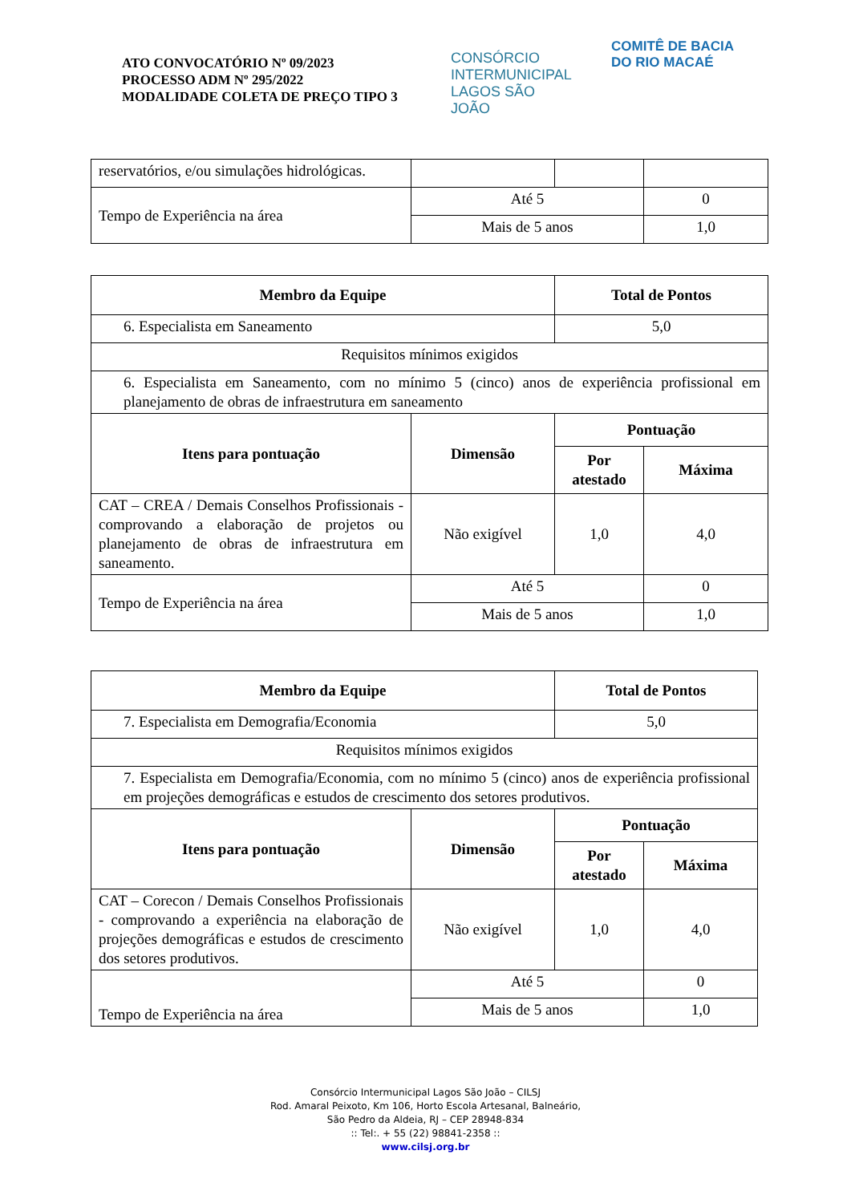ATO CONVOCATÓRIO Nº 09/2023
PROCESSO ADM Nº 295/2022
MODALIDADE COLETA DE PREÇO TIPO 3
CONSÓRCIO INTERMUNICIPAL LAGOS SÃO JOÃO
COMITÊ DE BACIA DO RIO MACAÉ
| reservatórios, e/ou simulações hidrológicas. | | | |
| Tempo de Experiência na área | Até 5 | | 0 |
| | Mais de 5 anos | | 1,0 |
| Membro da Equipe | | Total de Pontos | |
| --- | --- | --- | --- |
| 6. Especialista em Saneamento | | 5,0 | |
| Requisitos mínimos exigidos | | | |
| 6. Especialista em Saneamento, com no mínimo 5 (cinco) anos de experiência profissional em planejamento de obras de infraestrutura em saneamento | | | |
| Itens para pontuação | Dimensão | Pontuação | |
| | | Por atestado | Máxima |
| CAT – CREA / Demais Conselhos Profissionais - comprovando a elaboração de projetos ou planejamento de obras de infraestrutura em saneamento. | Não exigível | 1,0 | 4,0 |
| Tempo de Experiência na área | Até 5 | | 0 |
| | Mais de 5 anos | | 1,0 |
| Membro da Equipe | | Total de Pontos | |
| --- | --- | --- | --- |
| 7. Especialista em Demografia/Economia | | 5,0 | |
| Requisitos mínimos exigidos | | | |
| 7. Especialista em Demografia/Economia, com no mínimo 5 (cinco) anos de experiência profissional em projeções demográficas e estudos de crescimento dos setores produtivos. | | | |
| Itens para pontuação | Dimensão | Pontuação | |
| | | Por atestado | Máxima |
| CAT – Corecon / Demais Conselhos Profissionais - comprovando a experiência na elaboração de projeções demográficas e estudos de crescimento dos setores produtivos. | Não exigível | 1,0 | 4,0 |
| Tempo de Experiência na área | Até 5 | | 0 |
| | Mais de 5 anos | | 1,0 |
Consórcio Intermunicipal Lagos São João – CILSJ
Rod. Amaral Peixoto, Km 106, Horto Escola Artesanal, Balneário,
São Pedro da Aldeia, RJ – CEP 28948-834
:: Tel:. + 55 (22) 98841-2358 ::
www.cilsj.org.br